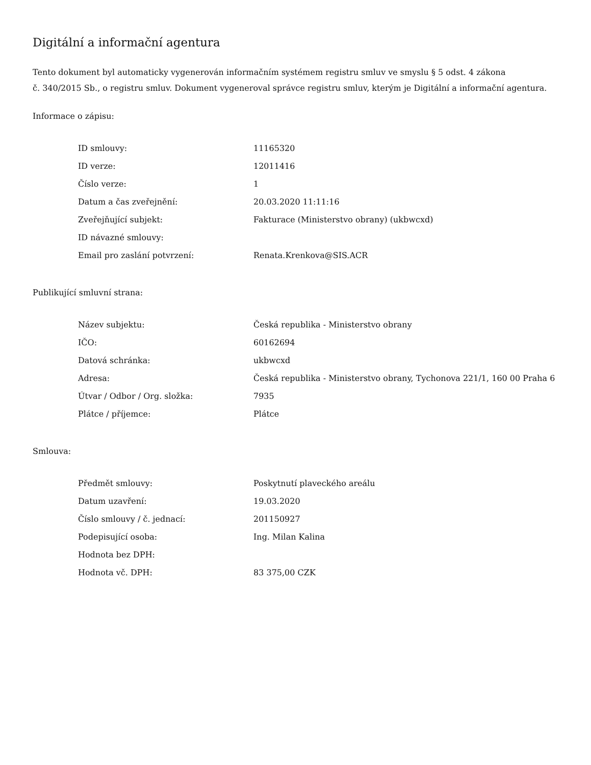Digitální a informační agentura
Tento dokument byl automaticky vygenerován informačním systémem registru smluv ve smyslu § 5 odst. 4 zákona
č. 340/2015 Sb., o registru smluv. Dokument vygeneroval správce registru smluv, kterým je Digitální a informační agentura.
Informace o zápisu:
| ID smlouvy: | 11165320 |
| ID verze: | 12011416 |
| Číslo verze: | 1 |
| Datum a čas zveřejnění: | 20.03.2020 11:11:16 |
| Zveřejňující subjekt: | Fakturace (Ministerstvo obrany) (ukbwcxd) |
| ID návazné smlouvy: | |
| Email pro zaslání potvrzení: | Renata.Krenkova@SIS.ACR |
Publikující smluvní strana:
| Název subjektu: | Česká republika - Ministerstvo obrany |
| IČO: | 60162694 |
| Datová schránka: | ukbwcxd |
| Adresa: | Česká republika - Ministerstvo obrany, Tychonova 221/1, 160 00 Praha 6 |
| Útvar / Odbor / Org. složka: | 7935 |
| Plátce / příjemce: | Plátce |
Smlouva:
| Předmět smlouvy: | Poskytnutí plaveckého areálu |
| Datum uzavření: | 19.03.2020 |
| Číslo smlouvy / č. jednací: | 201150927 |
| Podepisující osoba: | Ing. Milan Kalina |
| Hodnota bez DPH: | |
| Hodnota vč. DPH: | 83 375,00 CZK |